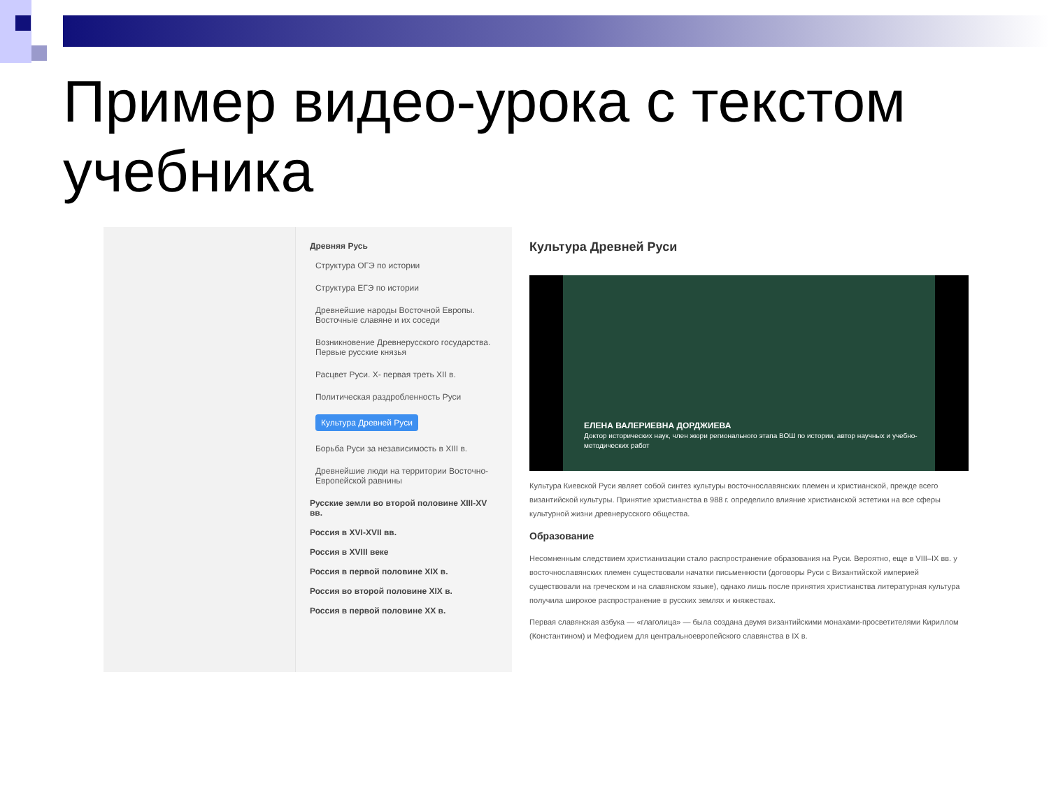Пример видео-урока с текстом учебника
Древняя Русь
Структура ОГЭ по истории
Структура ЕГЭ по истории
Древнейшие народы Восточной Европы. Восточные славяне и их соседи
Возникновение Древнерусского государства. Первые русские князья
Расцвет Руси. X- первая треть XII в.
Политическая раздробленность Руси
Культура Древней Руси
Борьба Руси за независимость в XIII в.
Древнейшие люди на территории Восточно-Европейской равнины
Русские земли во второй половине XIII-XV вв.
Россия в XVI-XVII вв.
Россия в XVIII веке
Россия в первой половине XIX в.
Россия во второй половине XIX в.
Россия в первой половине XX в.
Культура Древней Руси
ЕЛЕНА ВАЛЕРИЕВНА ДОРДЖИЕВА
Доктор исторических наук, член жюри регионального этапа ВОШ по истории, автор научных и учебно-методических работ
Культура Киевской Руси являет собой синтез культуры восточнославянских племен и христианской, прежде всего византийской культуры. Принятие христианства в 988 г. определило влияние христианской эстетики на все сферы культурной жизни древнерусского общества.
Образование
Несомненным следствием христианизации стало распространение образования на Руси. Вероятно, еще в VIII–IX вв. у восточнославянских племен существовали начатки письменности (договоры Руси с Византийской империей существовали на греческом и на славянском языке), однако лишь после принятия христианства литературная культура получила широкое распространение в русских землях и княжествах.
Первая славянская азбука — «глаголица» — была создана двумя византийскими монахами-просветителями Кириллом (Константином) и Мефодием для центральноевропейского славянства в IX в.